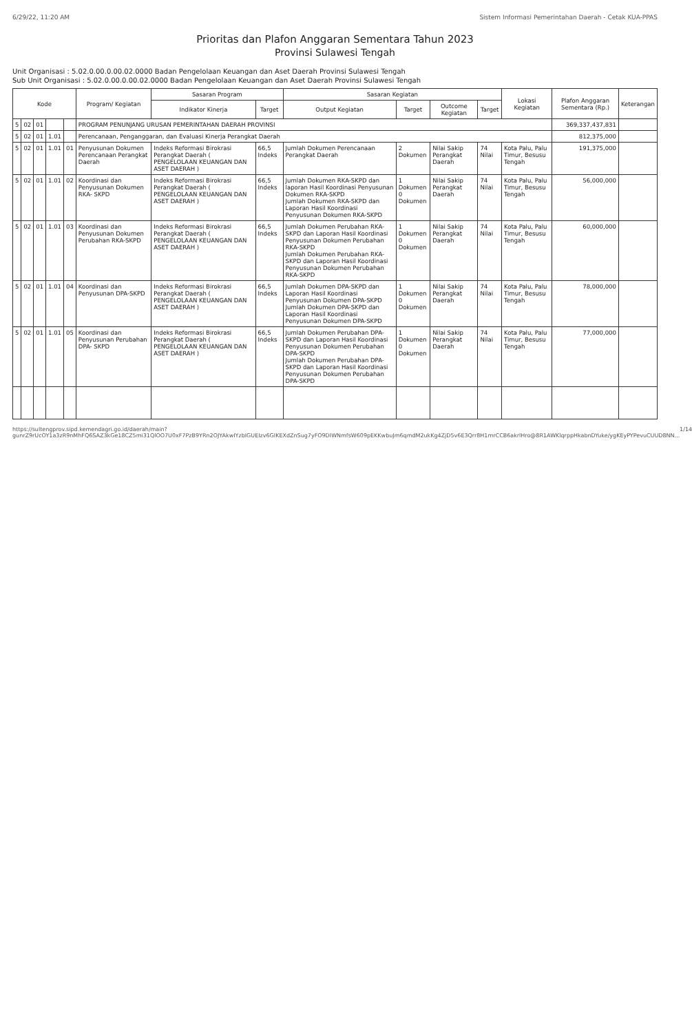6/29/22, 11:20 AM Sistem Informasi Pemerintahan Daerah - Cetak KUA-PPAS
Prioritas dan Plafon Anggaran Sementara Tahun 2023
Provinsi Sulawesi Tengah
Unit Organisasi : 5.02.0.00.0.00.02.0000 Badan Pengelolaan Keuangan dan Aset Daerah Provinsi Sulawesi Tengah
Sub Unit Organisasi : 5.02.0.00.0.00.02.0000 Badan Pengelolaan Keuangan dan Aset Daerah Provinsi Sulawesi Tengah
| Kode | | | | | Program/ Kegiatan | Sasaran Program | | Sasaran Kegiatan | | | | Lokasi Kegiatan | Plafon Anggaran Sementara (Rp.) | Keterangan |
| --- | --- | --- | --- | --- | --- | --- | --- | --- | --- | --- | --- | --- | --- | --- |
| | | | | | | Indikator Kinerja | Target | Output Kegiatan | Target | Outcome Kegiatan | Target | | | |
| 5 | 02 | 01 | | | PROGRAM PENUNJANG URUSAN PEMERINTAHAN DAERAH PROVINSI | | | | | | | | 369,337,437,831 | |
| 5 | 02 | 01 | 1.01 | | Perencanaan, Penganggaran, dan Evaluasi Kinerja Perangkat Daerah | | | | | | | | 812,375,000 | |
| 5 | 02 | 01 | 1.01 | 01 | Penyusunan Dokumen Perencanaan Perangkat Daerah | Indeks Reformasi Birokrasi Perangkat Daerah ( PENGELOLAAN KEUANGAN DAN ASET DAERAH ) | 66,5 Indeks | Jumlah Dokumen Perencanaan Perangkat Daerah | 2 Dokumen | Nilai Sakip Perangkat Daerah | 74 Nilai | Kota Palu, Palu Timur, Besusu Tengah | 191,375,000 | |
| 5 | 02 | 01 | 1.01 | 02 | Koordinasi dan Penyusunan Dokumen RKA- SKPD | Indeks Reformasi Birokrasi Perangkat Daerah ( PENGELOLAAN KEUANGAN DAN ASET DAERAH ) | 66,5 Indeks | Jumlah Dokumen RKA-SKPD dan laporan Hasil Koordinasi Penyusunan Dokumen RKA-SKPD Jumlah Dokumen RKA-SKPD dan Laporan Hasil Koordinasi Penyusunan Dokumen RKA-SKPD | 1 Dokumen 0 Dokumen | Nilai Sakip Perangkat Daerah | 74 Nilai | Kota Palu, Palu Timur, Besusu Tengah | 56,000,000 | |
| 5 | 02 | 01 | 1.01 | 03 | Koordinasi dan Penyusunan Dokumen Perubahan RKA-SKPD | Indeks Reformasi Birokrasi Perangkat Daerah ( PENGELOLAAN KEUANGAN DAN ASET DAERAH ) | 66,5 Indeks | Jumlah Dokumen Perubahan RKA-SKPD dan Laporan Hasil Koordinasi Penyusunan Dokumen Perubahan RKA-SKPD Jumlah Dokumen Perubahan RKA-SKPD dan Laporan Hasil Koordinasi Penyusunan Dokumen Perubahan RKA-SKPD | 1 Dokumen 0 Dokumen | Nilai Sakip Perangkat Daerah | 74 Nilai | Kota Palu, Palu Timur, Besusu Tengah | 60,000,000 | |
| 5 | 02 | 01 | 1.01 | 04 | Koordinasi dan Penyusunan DPA-SKPD | Indeks Reformasi Birokrasi Perangkat Daerah ( PENGELOLAAN KEUANGAN DAN ASET DAERAH ) | 66,5 Indeks | Jumlah Dokumen DPA-SKPD dan Laporan Hasil Koordinasi Penyusunan Dokumen DPA-SKPD Jumlah Dokumen DPA-SKPD dan Laporan Hasil Koordinasi Penyusunan Dokumen DPA-SKPD | 1 Dokumen 0 Dokumen | Nilai Sakip Perangkat Daerah | 74 Nilai | Kota Palu, Palu Timur, Besusu Tengah | 78,000,000 | |
| 5 | 02 | 01 | 1.01 | 05 | Koordinasi dan Penyusunan Perubahan DPA- SKPD | Indeks Reformasi Birokrasi Perangkat Daerah ( PENGELOLAAN KEUANGAN DAN ASET DAERAH ) | 66,5 Indeks | Jumlah Dokumen Perubahan DPA-SKPD dan Laporan Hasil Koordinasi Penyusunan Dokumen Perubahan DPA-SKPD Jumlah Dokumen Perubahan DPA-SKPD dan Laporan Hasil Koordinasi Penyusunan Dokumen Perubahan DPA-SKPD | 1 Dokumen 0 Dokumen | Nilai Sakip Perangkat Daerah | 74 Nilai | Kota Palu, Palu Timur, Besusu Tengah | 77,000,000 | |
https://sultengprov.sipd.kemendagri.go.id/daerah/main?gunrZ9rUcOY1a3zR9nMhFQ6SAZ3kGe18CZ5mi31QlOO7U0xF7PzB9YRn2OJYAkwIYzbIGUEIzv6GIKEXdZnSug7yFO9DIWNmfsW609pEKKwbuJm6qmdM2ukKg4ZjD5v6E3Qrr8H1mrCCB6akrlHro@8R1AWKlqrppHkabnDYuke/ygKEyPYPevuCUUD8NN... 1/14